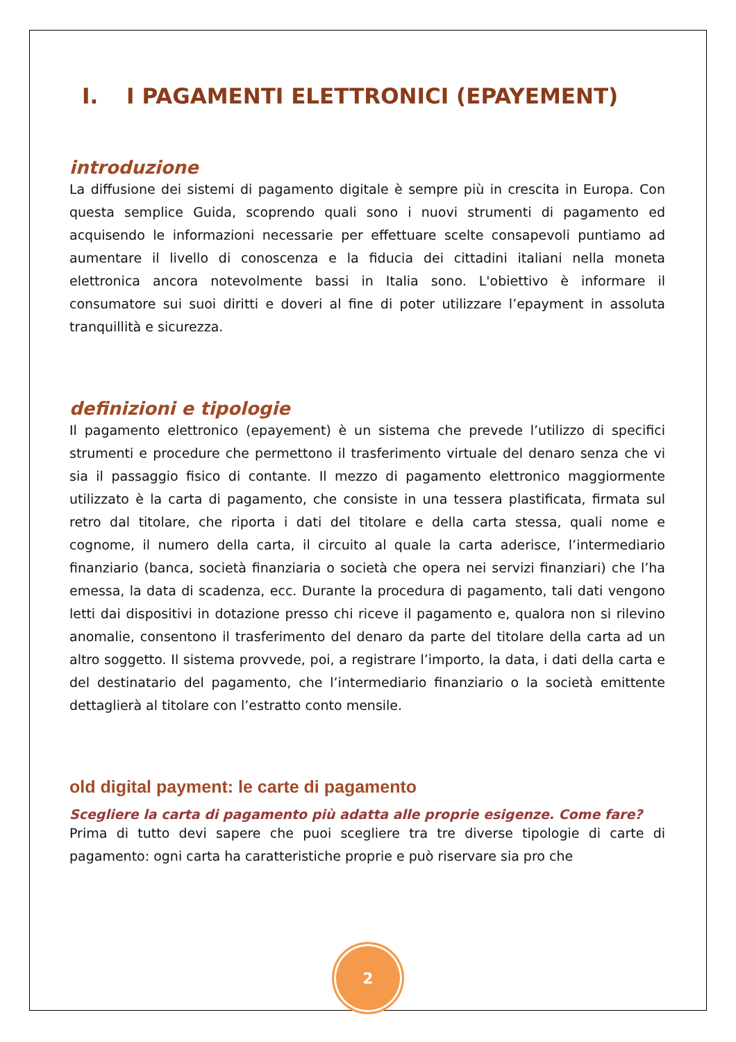I. I PAGAMENTI ELETTRONICI (EPAYEMENT)
introduzione
La diffusione dei sistemi di pagamento digitale è sempre più in crescita in Europa. Con questa semplice Guida, scoprendo quali sono i nuovi strumenti di pagamento ed acquisendo le informazioni necessarie per effettuare scelte consapevoli puntiamo ad aumentare il livello di conoscenza e la fiducia dei cittadini italiani nella moneta elettronica ancora notevolmente bassi in Italia sono. L'obiettivo è informare il consumatore sui suoi diritti e doveri al fine di poter utilizzare l’epayment in assoluta tranquillità e sicurezza.
definizioni e tipologie
Il pagamento elettronico (epayement) è un sistema che prevede l’utilizzo di specifici strumenti e procedure che permettono il trasferimento virtuale del denaro senza che vi sia il passaggio fisico di contante. Il mezzo di pagamento elettronico maggiormente utilizzato è la carta di pagamento, che consiste in una tessera plastificata, firmata sul retro dal titolare, che riporta i dati del titolare e della carta stessa, quali nome e cognome, il numero della carta, il circuito al quale la carta aderisce, l’intermediario finanziario (banca, società finanziaria o società che opera nei servizi finanziari) che l’ha emessa, la data di scadenza, ecc. Durante la procedura di pagamento, tali dati vengono letti dai dispositivi in dotazione presso chi riceve il pagamento e, qualora non si rilevino anomalie, consentono il trasferimento del denaro da parte del titolare della carta ad un altro soggetto. Il sistema provvede, poi, a registrare l’importo, la data, i dati della carta e del destinatario del pagamento, che l’intermediario finanziario o la società emittente dettaglierà al titolare con l’estratto conto mensile.
old digital payment: le carte di pagamento
Scegliere la carta di pagamento più adatta alle proprie esigenze. Come fare?
Prima di tutto devi sapere che puoi scegliere tra tre diverse tipologie di carte di pagamento: ogni carta ha caratteristiche proprie e può riservare sia pro che
2